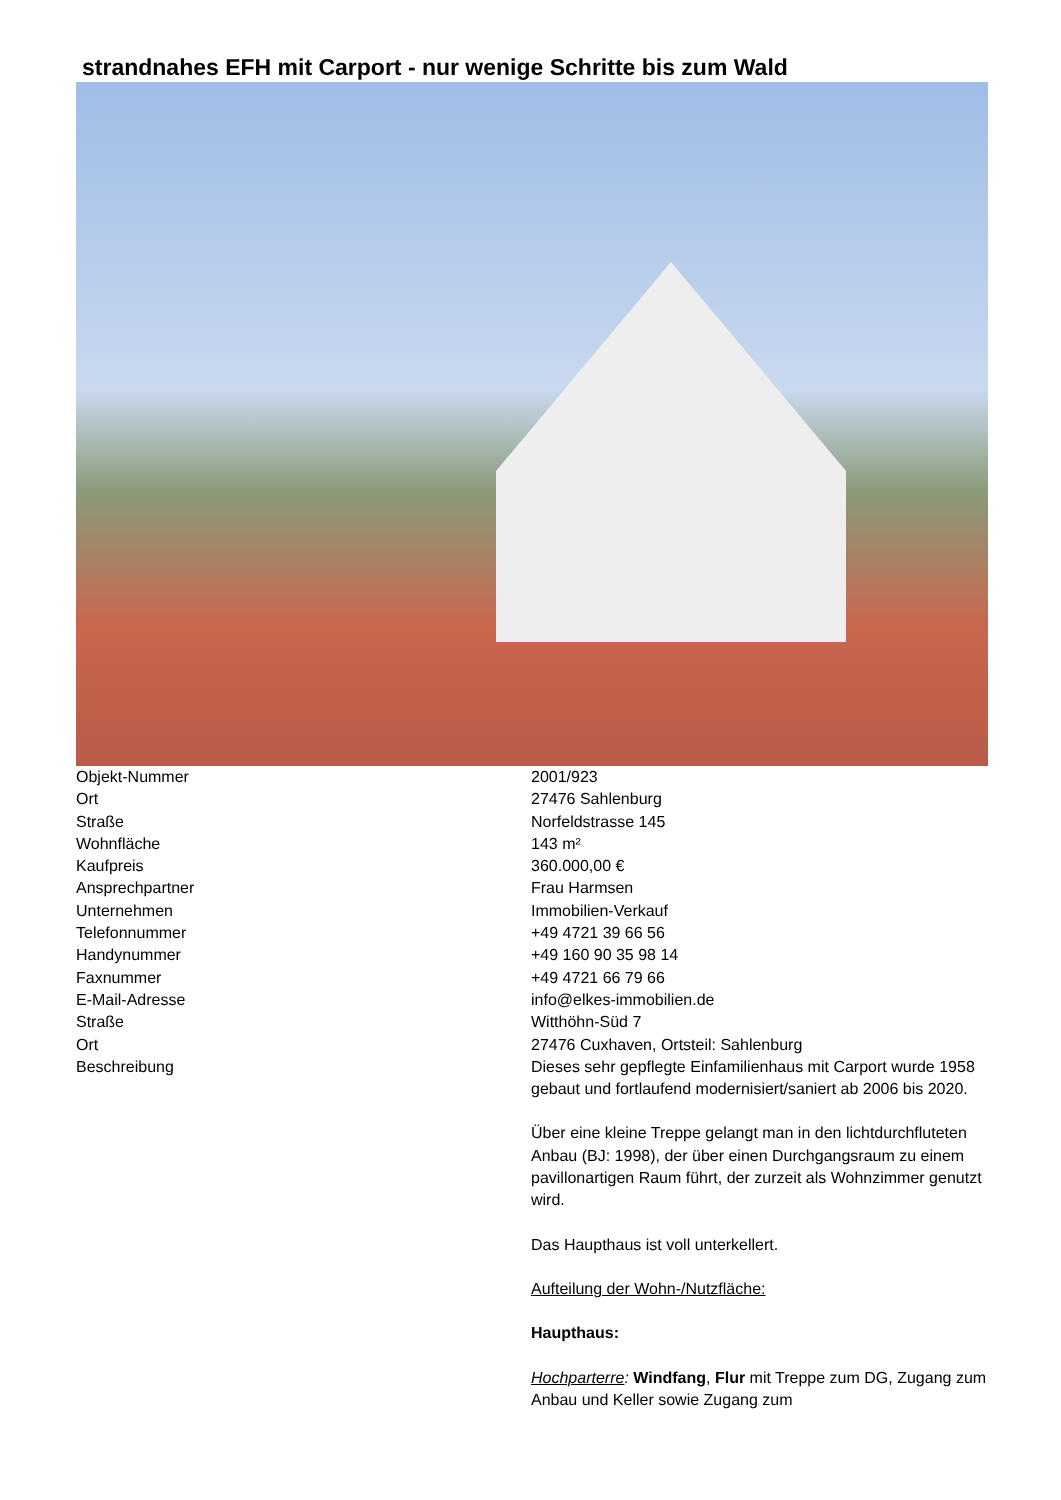strandnahes EFH mit Carport - nur wenige Schritte bis zum Wald
| Objekt-Nummer | 2001/923 |
| Ort | 27476 Sahlenburg |
| Straße | Norfeldstrasse 145 |
| Wohnfläche | 143 m² |
| Kaufpreis | 360.000,00 € |
| Ansprechpartner | Frau Harmsen |
| Unternehmen | Immobilien-Verkauf |
| Telefonnummer | +49 4721 39 66 56 |
| Handynummer | +49 160 90 35 98 14 |
| Faxnummer | +49 4721 66 79 66 |
| E-Mail-Adresse | info@elkes-immobilien.de |
| Straße | Witthöhn-Süd 7 |
| Ort | 27476 Cuxhaven, Ortsteil: Sahlenburg |
| Beschreibung | Dieses sehr gepflegte Einfamilienhaus mit Carport wurde 1958 gebaut und fortlaufend modernisiert/saniert ab 2006 bis 2020. Über eine kleine Treppe gelangt man in den lichtdurchfluteten Anbau (BJ: 1998), der über einen Durchgangsraum zu einem pavillonartigen Raum führt, der zurzeit als Wohnzimmer genutzt wird. Das Haupthaus ist voll unterkellert. Aufteilung der Wohn-/Nutzfläche: Haupthaus: Hochparterre : Windfang , Flur mit Treppe zum DG, Zugang zum Anbau und Keller sowie Zugang zum |